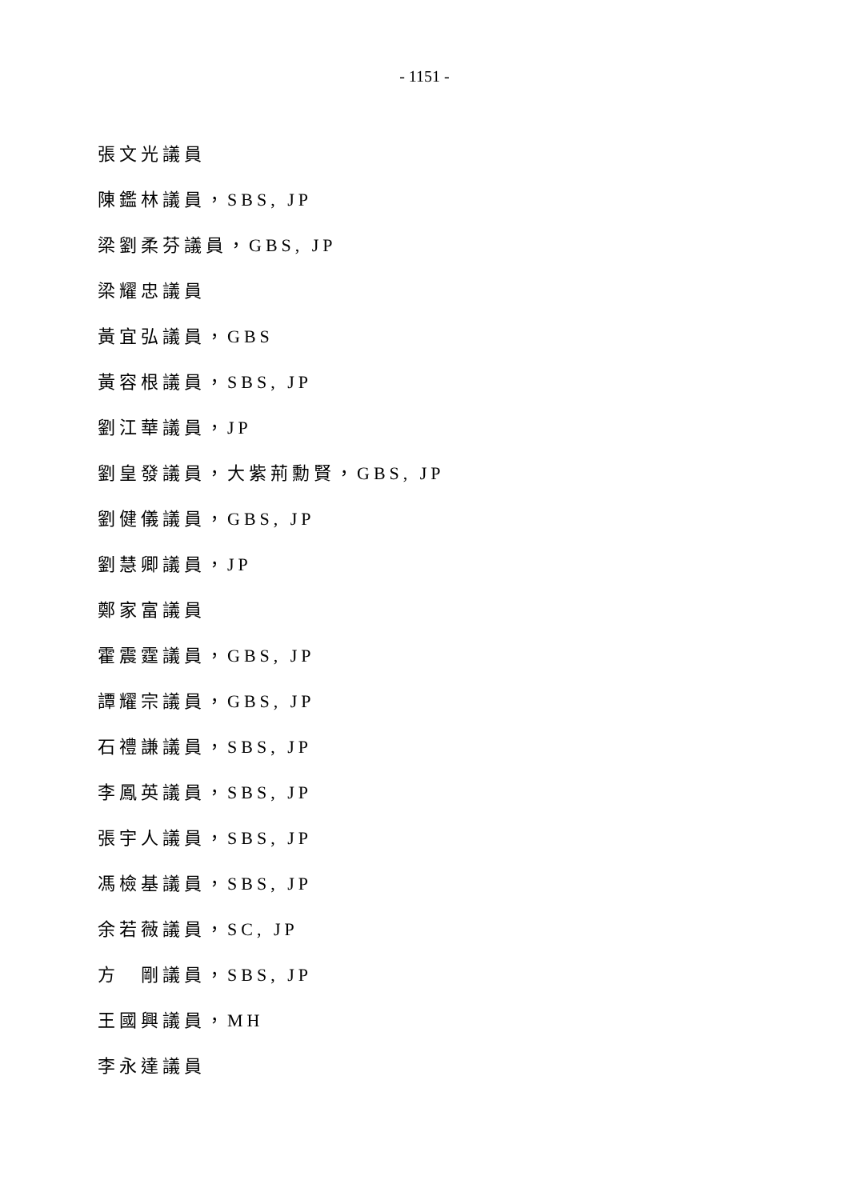- 1151 -
張文光議員
陳鑑林議員，SBS, JP
梁劉柔芬議員，GBS, JP
梁耀忠議員
黃宜弘議員，GBS
黃容根議員，SBS, JP
劉江華議員，JP
劉皇發議員，大紫荊勳賢，GBS, JP
劉健儀議員，GBS, JP
劉慧卿議員，JP
鄭家富議員
霍震霆議員，GBS, JP
譚耀宗議員，GBS, JP
石禮謙議員，SBS, JP
李鳳英議員，SBS, JP
張宇人議員，SBS, JP
馮檢基議員，SBS, JP
余若薇議員，SC, JP
方　剛議員，SBS, JP
王國興議員，MH
李永達議員